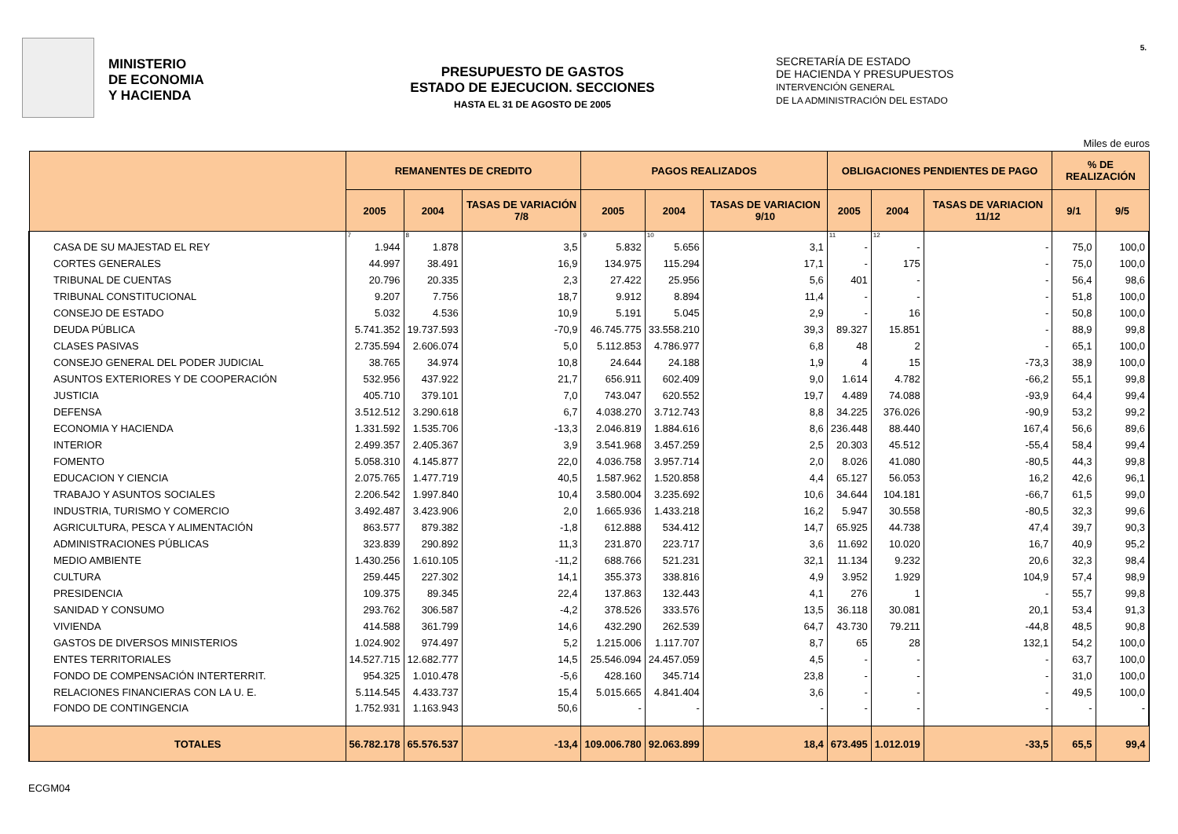MINISTERIO
DE ECONOMIA
Y HACIENDA
PRESUPUESTO DE GASTOS
ESTADO DE EJECUCION. SECCIONES
HASTA EL 31 DE AGOSTO DE 2005
SECRETARÍA DE ESTADO
DE HACIENDA Y PRESUPUESTOS
INTERVENCIÓN GENERAL
DE LA ADMINISTRACIÓN DEL ESTADO
5.
Miles de euros
| | REMANENTES DE CREDITO | | | PAGOS REALIZADOS | | | OBLIGACIONES PENDIENTES DE PAGO | | | % DE REALIZACIÓN | |
| --- | --- | --- | --- | --- | --- | --- | --- | --- | --- | --- | --- |
| | 2005 | 2004 | TASAS DE VARIACIÓN 7/8 | 2005 | 2004 | TASAS DE VARIACION 9/10 | 2005 | 2004 | TASAS DE VARIACION 11/12 | 9/1 | 9/5 |
| | 7 | 8 | | 9 | 10 | | 11 | 12 | | | |
| CASA DE SU MAJESTAD EL REY | 1.944 | 1.878 | 3,5 | 5.832 | 5.656 | 3,1 | - | - | - | 75,0 | 100,0 |
| CORTES GENERALES | 44.997 | 38.491 | 16,9 | 134.975 | 115.294 | 17,1 | - | 175 | - | 75,0 | 100,0 |
| TRIBUNAL DE CUENTAS | 20.796 | 20.335 | 2,3 | 27.422 | 25.956 | 5,6 | 401 | - | - | 56,4 | 98,6 |
| TRIBUNAL CONSTITUCIONAL | 9.207 | 7.756 | 18,7 | 9.912 | 8.894 | 11,4 | - | - | - | 51,8 | 100,0 |
| CONSEJO DE ESTADO | 5.032 | 4.536 | 10,9 | 5.191 | 5.045 | 2,9 | - | 16 | - | 50,8 | 100,0 |
| DEUDA PÚBLICA | 5.741.352 | 19.737.593 | -70,9 | 46.745.775 | 33.558.210 | 39,3 | 89.327 | 15.851 | - | 88,9 | 99,8 |
| CLASES PASIVAS | 2.735.594 | 2.606.074 | 5,0 | 5.112.853 | 4.786.977 | 6,8 | 48 | 2 | - | 65,1 | 100,0 |
| CONSEJO GENERAL DEL PODER JUDICIAL | 38.765 | 34.974 | 10,8 | 24.644 | 24.188 | 1,9 | 4 | 15 | -73,3 | 38,9 | 100,0 |
| ASUNTOS EXTERIORES Y DE COOPERACIÓN | 532.956 | 437.922 | 21,7 | 656.911 | 602.409 | 9,0 | 1.614 | 4.782 | -66,2 | 55,1 | 99,8 |
| JUSTICIA | 405.710 | 379.101 | 7,0 | 743.047 | 620.552 | 19,7 | 4.489 | 74.088 | -93,9 | 64,4 | 99,4 |
| DEFENSA | 3.512.512 | 3.290.618 | 6,7 | 4.038.270 | 3.712.743 | 8,8 | 34.225 | 376.026 | -90,9 | 53,2 | 99,2 |
| ECONOMIA Y HACIENDA | 1.331.592 | 1.535.706 | -13,3 | 2.046.819 | 1.884.616 | 8,6 | 236.448 | 88.440 | 167,4 | 56,6 | 89,6 |
| INTERIOR | 2.499.357 | 2.405.367 | 3,9 | 3.541.968 | 3.457.259 | 2,5 | 20.303 | 45.512 | -55,4 | 58,4 | 99,4 |
| FOMENTO | 5.058.310 | 4.145.877 | 22,0 | 4.036.758 | 3.957.714 | 2,0 | 8.026 | 41.080 | -80,5 | 44,3 | 99,8 |
| EDUCACION Y CIENCIA | 2.075.765 | 1.477.719 | 40,5 | 1.587.962 | 1.520.858 | 4,4 | 65.127 | 56.053 | 16,2 | 42,6 | 96,1 |
| TRABAJO Y ASUNTOS SOCIALES | 2.206.542 | 1.997.840 | 10,4 | 3.580.004 | 3.235.692 | 10,6 | 34.644 | 104.181 | -66,7 | 61,5 | 99,0 |
| INDUSTRIA, TURISMO Y COMERCIO | 3.492.487 | 3.423.906 | 2,0 | 1.665.936 | 1.433.218 | 16,2 | 5.947 | 30.558 | -80,5 | 32,3 | 99,6 |
| AGRICULTURA, PESCA Y ALIMENTACIÓN | 863.577 | 879.382 | -1,8 | 612.888 | 534.412 | 14,7 | 65.925 | 44.738 | 47,4 | 39,7 | 90,3 |
| ADMINISTRACIONES PÚBLICAS | 323.839 | 290.892 | 11,3 | 231.870 | 223.717 | 3,6 | 11.692 | 10.020 | 16,7 | 40,9 | 95,2 |
| MEDIO AMBIENTE | 1.430.256 | 1.610.105 | -11,2 | 688.766 | 521.231 | 32,1 | 11.134 | 9.232 | 20,6 | 32,3 | 98,4 |
| CULTURA | 259.445 | 227.302 | 14,1 | 355.373 | 338.816 | 4,9 | 3.952 | 1.929 | 104,9 | 57,4 | 98,9 |
| PRESIDENCIA | 109.375 | 89.345 | 22,4 | 137.863 | 132.443 | 4,1 | 276 | 1 | - | 55,7 | 99,8 |
| SANIDAD Y CONSUMO | 293.762 | 306.587 | -4,2 | 378.526 | 333.576 | 13,5 | 36.118 | 30.081 | 20,1 | 53,4 | 91,3 |
| VIVIENDA | 414.588 | 361.799 | 14,6 | 432.290 | 262.539 | 64,7 | 43.730 | 79.211 | -44,8 | 48,5 | 90,8 |
| GASTOS DE DIVERSOS MINISTERIOS | 1.024.902 | 974.497 | 5,2 | 1.215.006 | 1.117.707 | 8,7 | 65 | 28 | 132,1 | 54,2 | 100,0 |
| ENTES TERRITORIALES | 14.527.715 | 12.682.777 | 14,5 | 25.546.094 | 24.457.059 | 4,5 | - | - | - | 63,7 | 100,0 |
| FONDO DE COMPENSACIÓN INTERTERRIT. | 954.325 | 1.010.478 | -5,6 | 428.160 | 345.714 | 23,8 | - | - | - | 31,0 | 100,0 |
| RELACIONES FINANCIERAS CON LA U. E. | 5.114.545 | 4.433.737 | 15,4 | 5.015.665 | 4.841.404 | 3,6 | - | - | - | 49,5 | 100,0 |
| FONDO DE CONTINGENCIA | 1.752.931 | 1.163.943 | 50,6 | - | - | - | - | - | - | - | - |
| TOTALES | 56.782.178 | 65.576.537 | -13,4 | 109.006.780 | 92.063.899 | 18,4 | 673.495 | 1.012.019 | -33,5 | 65,5 | 99,4 |
ECGM04